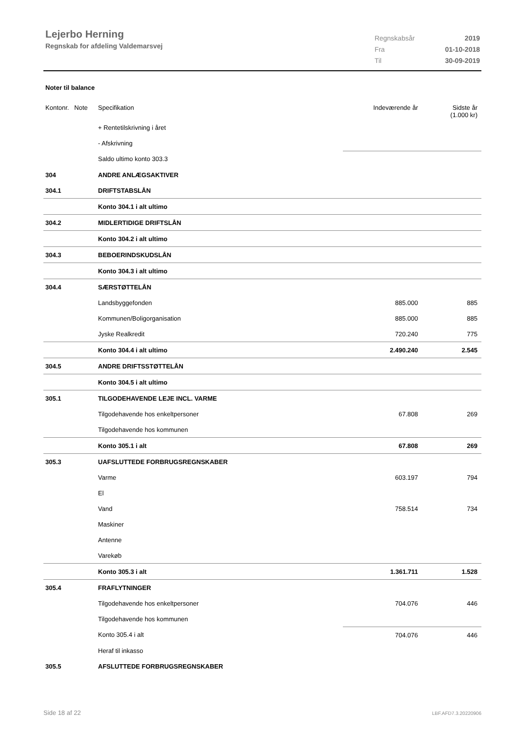Lejerbo Herning
Regnskab for afdeling Valdemarsvej
| Regnskabsår | 2019 |
| Fra | 01-10-2018 |
| Til | 30-09-2019 |
Noter til balance
| Kontonr. Note | Specifikation | Indeværende år | Sidste år (1.000 kr) |
| | + Rentetilskrivning i året | | |
| | - Afskrivning | | |
| | Saldo ultimo konto 303.3 | | |
| 304 | ANDRE ANLÆGSAKTIVER | | |
| 304.1 | DRIFTSTABSLÅN | | |
| | Konto 304.1 i alt ultimo | | |
| 304.2 | MIDLERTIDIGE DRIFTSLÅN | | |
| | Konto 304.2 i alt ultimo | | |
| 304.3 | BEBOERINDSKUDSLÅN | | |
| | Konto 304.3 i alt ultimo | | |
| 304.4 | SÆRSTØTTELÅN | | |
| | Landsbyggefonden | 885.000 | 885 |
| | Kommunen/Boligorganisation | 885.000 | 885 |
| | Jyske Realkredit | 720.240 | 775 |
| | Konto 304.4 i alt ultimo | 2.490.240 | 2.545 |
| 304.5 | ANDRE DRIFTSSTØTTELÅN | | |
| | Konto 304.5 i alt ultimo | | |
| 305.1 | TILGODEHAVENDE LEJE INCL. VARME | | |
| | Tilgodehavende hos enkeltpersoner | 67.808 | 269 |
| | Tilgodehavende hos kommunen | | |
| | Konto 305.1 i alt | 67.808 | 269 |
| 305.3 | UAFSLUTTEDE FORBRUGSREGNSKABER | | |
| | Varme | 603.197 | 794 |
| | El | | |
| | Vand | 758.514 | 734 |
| | Maskiner | | |
| | Antenne | | |
| | Varekøb | | |
| | Konto 305.3 i alt | 1.361.711 | 1.528 |
| 305.4 | FRAFLYTNINGER | | |
| | Tilgodehavende hos enkeltpersoner | 704.076 | 446 |
| | Tilgodehavende hos kommunen | | |
| | Konto 305.4 i alt | 704.076 | 446 |
| | Heraf til inkasso | | |
| 305.5 | AFSLUTTEDE FORBRUGSREGNSKABER | | |
Side 18 af 22 LBF.AFD7.3.20220906